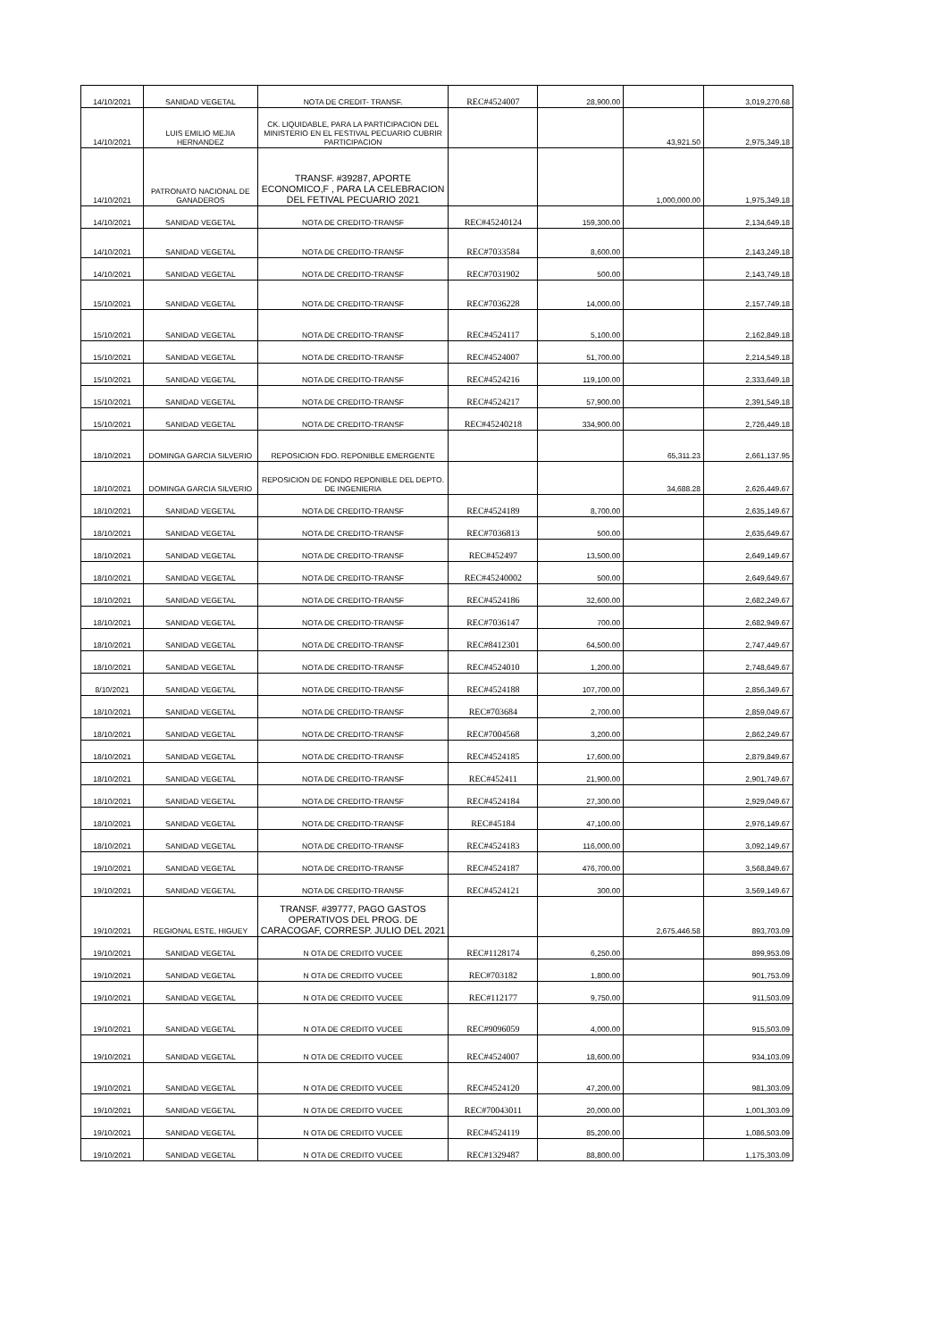| 14/10/2021 | SANIDAD VEGETAL | NOTA DE CREDIT- TRANSF. | REC#4524007 | 28,900.00 | | 3,019,270.68 |
| 14/10/2021 | LUIS EMILIO MEJIA HERNANDEZ | CK. LIQUIDABLE, PARA LA PARTICIPACION DEL MINISTERIO EN EL FESTIVAL PECUARIO CUBRIR PARTICIPACION | | | 43,921.50 | 2,975,349.18 |
| 14/10/2021 | PATRONATO NACIONAL DE GANADEROS | TRANSF. #39287, APORTE ECONOMICO,F , PARA LA CELEBRACION DEL FETIVAL PECUARIO 2021 | | | 1,000,000.00 | 1,975,349.18 |
| 14/10/2021 | SANIDAD VEGETAL | NOTA DE CREDITO-TRANSF | REC#45240124 | 159,300.00 | | 2,134,649.18 |
| 14/10/2021 | SANIDAD VEGETAL | NOTA DE CREDITO-TRANSF | REC#7033584 | 8,600.00 | | 2,143,249.18 |
| 14/10/2021 | SANIDAD VEGETAL | NOTA DE CREDITO-TRANSF | REC#7031902 | 500.00 | | 2,143,749.18 |
| 15/10/2021 | SANIDAD VEGETAL | NOTA DE CREDITO-TRANSF | REC#7036228 | 14,000.00 | | 2,157,749.18 |
| 15/10/2021 | SANIDAD VEGETAL | NOTA DE CREDITO-TRANSF | REC#4524117 | 5,100.00 | | 2,162,849.18 |
| 15/10/2021 | SANIDAD VEGETAL | NOTA DE CREDITO-TRANSF | REC#4524007 | 51,700.00 | | 2,214,549.18 |
| 15/10/2021 | SANIDAD VEGETAL | NOTA DE CREDITO-TRANSF | REC#4524216 | 119,100.00 | | 2,333,649.18 |
| 15/10/2021 | SANIDAD VEGETAL | NOTA DE CREDITO-TRANSF | REC#4524217 | 57,900.00 | | 2,391,549.18 |
| 15/10/2021 | SANIDAD VEGETAL | NOTA DE CREDITO-TRANSF | REC#45240218 | 334,900.00 | | 2,726,449.18 |
| 18/10/2021 | DOMINGA GARCIA SILVERIO | REPOSICION FDO. REPONIBLE EMERGENTE | | | 65,311.23 | 2,661,137.95 |
| 18/10/2021 | DOMINGA GARCIA SILVERIO | REPOSICION DE FONDO REPONIBLE DEL DEPTO. DE INGENIERIA | | | 34,688.28 | 2,626,449.67 |
| 18/10/2021 | SANIDAD VEGETAL | NOTA DE CREDITO-TRANSF | REC#4524189 | 8,700.00 | | 2,635,149.67 |
| 18/10/2021 | SANIDAD VEGETAL | NOTA DE CREDITO-TRANSF | REC#7036813 | 500.00 | | 2,635,649.67 |
| 18/10/2021 | SANIDAD VEGETAL | NOTA DE CREDITO-TRANSF | REC#452497 | 13,500.00 | | 2,649,149.67 |
| 18/10/2021 | SANIDAD VEGETAL | NOTA DE CREDITO-TRANSF | REC#45240002 | 500.00 | | 2,649,649.67 |
| 18/10/2021 | SANIDAD VEGETAL | NOTA DE CREDITO-TRANSF | REC#4524186 | 32,600.00 | | 2,682,249.67 |
| 18/10/2021 | SANIDAD VEGETAL | NOTA DE CREDITO-TRANSF | REC#7036147 | 700.00 | | 2,682,949.67 |
| 18/10/2021 | SANIDAD VEGETAL | NOTA DE CREDITO-TRANSF | REC#8412301 | 64,500.00 | | 2,747,449.67 |
| 18/10/2021 | SANIDAD VEGETAL | NOTA DE CREDITO-TRANSF | REC#4524010 | 1,200.00 | | 2,748,649.67 |
| 8/10/2021 | SANIDAD VEGETAL | NOTA DE CREDITO-TRANSF | REC#4524188 | 107,700.00 | | 2,856,349.67 |
| 18/10/2021 | SANIDAD VEGETAL | NOTA DE CREDITO-TRANSF | REC#703684 | 2,700.00 | | 2,859,049.67 |
| 18/10/2021 | SANIDAD VEGETAL | NOTA DE CREDITO-TRANSF | REC#7004568 | 3,200.00 | | 2,862,249.67 |
| 18/10/2021 | SANIDAD VEGETAL | NOTA DE CREDITO-TRANSF | REC#4524185 | 17,600.00 | | 2,879,849.67 |
| 18/10/2021 | SANIDAD VEGETAL | NOTA DE CREDITO-TRANSF | REC#452411 | 21,900.00 | | 2,901,749.67 |
| 18/10/2021 | SANIDAD VEGETAL | NOTA DE CREDITO-TRANSF | REC#4524184 | 27,300.00 | | 2,929,049.67 |
| 18/10/2021 | SANIDAD VEGETAL | NOTA DE CREDITO-TRANSF | REC#45184 | 47,100.00 | | 2,976,149.67 |
| 18/10/2021 | SANIDAD VEGETAL | NOTA DE CREDITO-TRANSF | REC#4524183 | 116,000.00 | | 3,092,149.67 |
| 19/10/2021 | SANIDAD VEGETAL | NOTA DE CREDITO-TRANSF | REC#4524187 | 476,700.00 | | 3,568,849.67 |
| 19/10/2021 | SANIDAD VEGETAL | NOTA DE CREDITO-TRANSF | REC#4524121 | 300.00 | | 3,569,149.67 |
| 19/10/2021 | REGIONAL ESTE, HIGUEY | TRANSF. #39777, PAGO GASTOS OPERATIVOS DEL PROG. DE CARACOGAF, CORRESP. JULIO DEL 2021 | | | 2,675,446.58 | 893,703.09 |
| 19/10/2021 | SANIDAD VEGETAL | N OTA DE CREDITO VUCEE | REC#1128174 | 6,250.00 | | 899,953.09 |
| 19/10/2021 | SANIDAD VEGETAL | N OTA DE CREDITO VUCEE | REC#703182 | 1,800.00 | | 901,753.09 |
| 19/10/2021 | SANIDAD VEGETAL | N OTA DE CREDITO VUCEE | REC#112177 | 9,750.00 | | 911,503.09 |
| 19/10/2021 | SANIDAD VEGETAL | N OTA DE CREDITO VUCEE | REC#9096059 | 4,000.00 | | 915,503.09 |
| 19/10/2021 | SANIDAD VEGETAL | N OTA DE CREDITO VUCEE | REC#4524007 | 18,600.00 | | 934,103.09 |
| 19/10/2021 | SANIDAD VEGETAL | N OTA DE CREDITO VUCEE | REC#4524120 | 47,200.00 | | 981,303.09 |
| 19/10/2021 | SANIDAD VEGETAL | N OTA DE CREDITO VUCEE | REC#70043011 | 20,000.00 | | 1,001,303.09 |
| 19/10/2021 | SANIDAD VEGETAL | N OTA DE CREDITO VUCEE | REC#4524119 | 85,200.00 | | 1,086,503.09 |
| 19/10/2021 | SANIDAD VEGETAL | N OTA DE CREDITO VUCEE | REC#1329487 | 88,800.00 | | 1,175,303.09 |